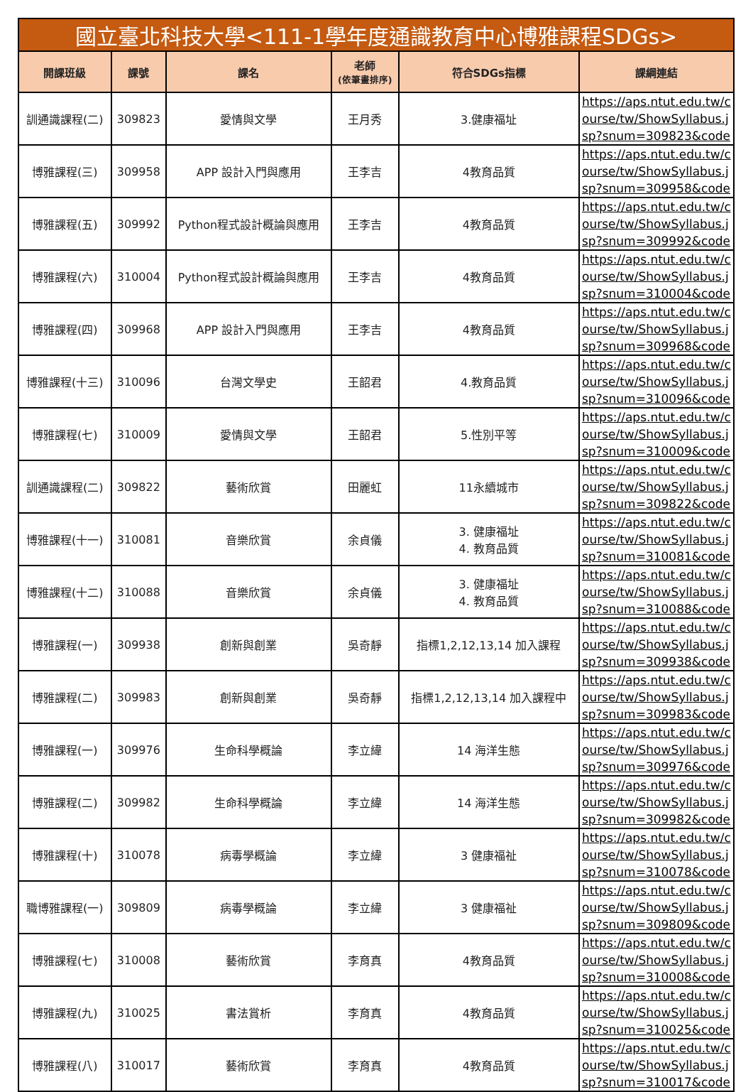| 國立臺北科技大學<111-1學年度通識教育中心博雅課程SDGs> | | | | | |
| --- | --- | --- | --- | --- | --- |
| 開課班級 | 課號 | 課名 | 老師 (依筆畫排序) | 符合SDGs指標 | 課綱連結 |
| 訓通識課程(二) | 309823 | 愛情與文學 | 王月秀 | 3.健康福址 | https://aps.ntut.edu.tw/course/tw/ShowSyllabus.jsp?snum=309823&code |
| 博雅課程(三) | 309958 | APP 設計入門與應用 | 王李吉 | 4教育品質 | https://aps.ntut.edu.tw/course/tw/ShowSyllabus.jsp?snum=309958&code |
| 博雅課程(五) | 309992 | Python程式設計概論與應用 | 王李吉 | 4教育品質 | https://aps.ntut.edu.tw/course/tw/ShowSyllabus.jsp?snum=309992&code |
| 博雅課程(六) | 310004 | Python程式設計概論與應用 | 王李吉 | 4教育品質 | https://aps.ntut.edu.tw/course/tw/ShowSyllabus.jsp?snum=310004&code |
| 博雅課程(四) | 309968 | APP 設計入門與應用 | 王李吉 | 4教育品質 | https://aps.ntut.edu.tw/course/tw/ShowSyllabus.jsp?snum=309968&code |
| 博雅課程(十三) | 310096 | 台灣文學史 | 王韶君 | 4.教育品質 | https://aps.ntut.edu.tw/course/tw/ShowSyllabus.jsp?snum=310096&code |
| 博雅課程(七) | 310009 | 愛情與文學 | 王韶君 | 5.性別平等 | https://aps.ntut.edu.tw/course/tw/ShowSyllabus.jsp?snum=310009&code |
| 訓通識課程(二) | 309822 | 藝術欣賞 | 田麗虹 | 11永續城市 | https://aps.ntut.edu.tw/course/tw/ShowSyllabus.jsp?snum=309822&code |
| 博雅課程(十一) | 310081 | 音樂欣賞 | 余貞儀 | 3. 健康福址 4. 教育品質 | https://aps.ntut.edu.tw/course/tw/ShowSyllabus.jsp?snum=310081&code |
| 博雅課程(十二) | 310088 | 音樂欣賞 | 余貞儀 | 3. 健康福址 4. 教育品質 | https://aps.ntut.edu.tw/course/tw/ShowSyllabus.jsp?snum=310088&code |
| 博雅課程(一) | 309938 | 創新與創業 | 吳奇靜 | 指標1,2,12,13,14 加入課程 | https://aps.ntut.edu.tw/course/tw/ShowSyllabus.jsp?snum=309938&code |
| 博雅課程(二) | 309983 | 創新與創業 | 吳奇靜 | 指標1,2,12,13,14 加入課程中 | https://aps.ntut.edu.tw/course/tw/ShowSyllabus.jsp?snum=309983&code |
| 博雅課程(一) | 309976 | 生命科學概論 | 李立緯 | 14 海洋生態 | https://aps.ntut.edu.tw/course/tw/ShowSyllabus.jsp?snum=309976&code |
| 博雅課程(二) | 309982 | 生命科學概論 | 李立緯 | 14 海洋生態 | https://aps.ntut.edu.tw/course/tw/ShowSyllabus.jsp?snum=309982&code |
| 博雅課程(十) | 310078 | 病毒學概論 | 李立緯 | 3 健康福祉 | https://aps.ntut.edu.tw/course/tw/ShowSyllabus.jsp?snum=310078&code |
| 職博雅課程(一) | 309809 | 病毒學概論 | 李立緯 | 3 健康福祉 | https://aps.ntut.edu.tw/course/tw/ShowSyllabus.jsp?snum=309809&code |
| 博雅課程(七) | 310008 | 藝術欣賞 | 李育真 | 4教育品質 | https://aps.ntut.edu.tw/course/tw/ShowSyllabus.jsp?snum=310008&code |
| 博雅課程(九) | 310025 | 書法賞析 | 李育真 | 4教育品質 | https://aps.ntut.edu.tw/course/tw/ShowSyllabus.jsp?snum=310025&code |
| 博雅課程(八) | 310017 | 藝術欣賞 | 李育真 | 4教育品質 | https://aps.ntut.edu.tw/course/tw/ShowSyllabus.jsp?snum=310017&code |